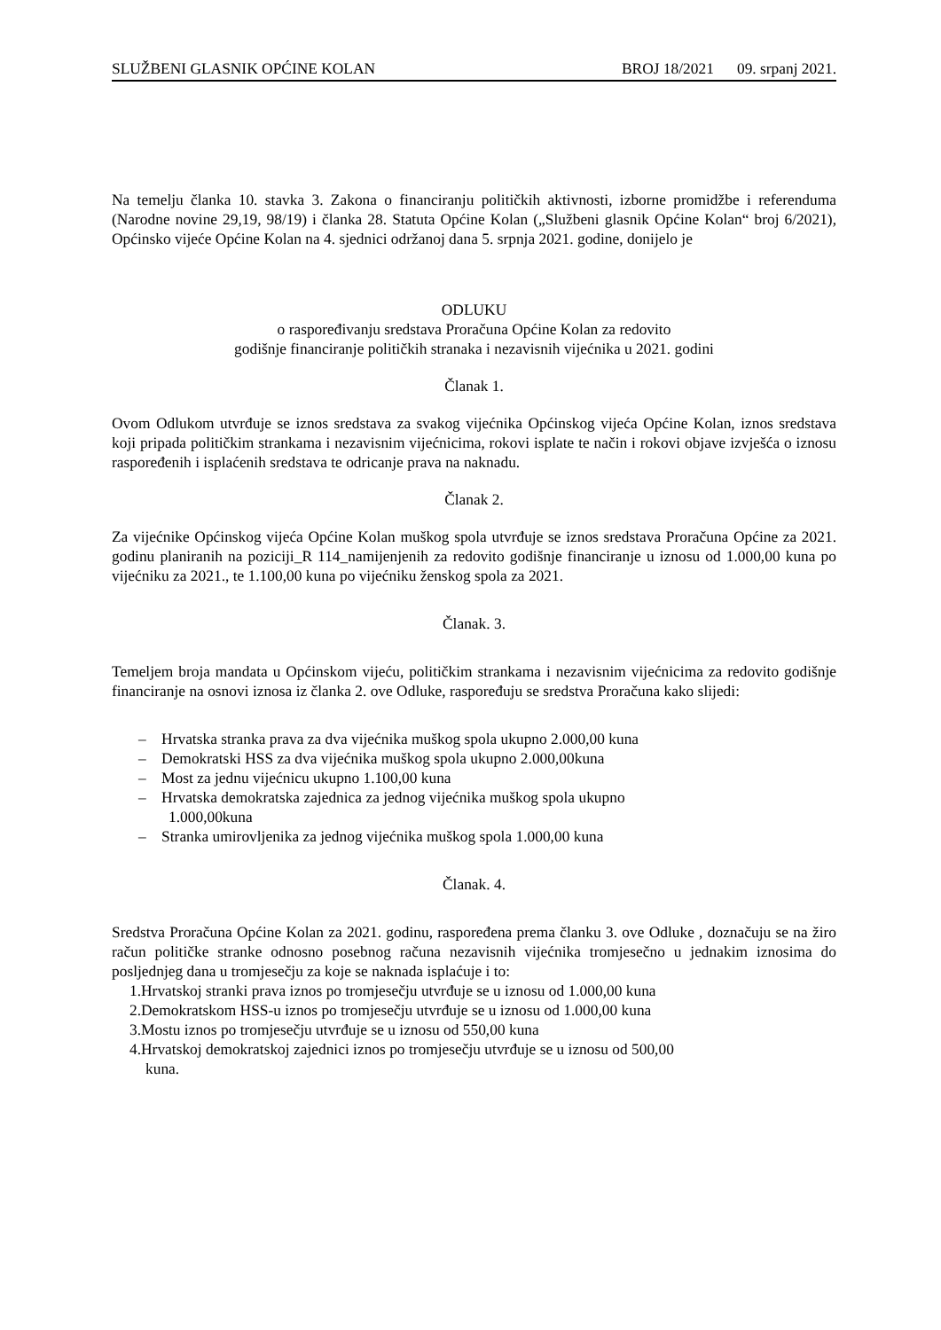SLUŽBENI GLASNIK OPĆINE KOLAN BROJ 18/2021 09. srpanj 2021.
Na temelju članka 10. stavka 3. Zakona o financiranju političkih aktivnosti, izborne promidžbe i referenduma (Narodne novine 29,19, 98/19) i članka 28. Statuta Općine Kolan („Službeni glasnik Općine Kolan“ broj 6/2021), Općinsko vijeće Općine Kolan na 4. sjednici održanoj dana 5. srpnja 2021. godine, donijelo je
ODLUKU
o raspoređivanju sredstava Proračuna Općine Kolan za redovito
godišnje financiranje političkih stranaka i nezavisnih vijećnika u 2021. godini
Članak 1.
Ovom Odlukom utvrđuje se iznos sredstava za svakog vijećnika Općinskog vijeća Općine Kolan, iznos sredstava koji pripada političkim strankama i nezavisnim vijećnicima, rokovi isplate te način i rokovi objave izvješća o iznosu raspoređenih i isplaćenih sredstava te odricanje prava na naknadu.
Članak 2.
Za vijećnike Općinskog vijeća Općine Kolan muškog spola utvrđuje se iznos sredstava Proračuna Općine za 2021. godinu planiranih na poziciji_R 114_namijenjenih za redovito godišnje financiranje u iznosu od 1.000,00 kuna po vijećniku za 2021., te 1.100,00 kuna po vijećniku ženskog spola za 2021.
Članak. 3.
Temeljem broja mandata u Općinskom vijeću, političkim strankama i nezavisnim vijećnicima za redovito godišnje financiranje na osnovi iznosa iz članka 2. ove Odluke, raspoređuju se sredstva Proračuna kako slijedi:
– Hrvatska stranka prava za dva vijećnika muškog spola ukupno 2.000,00 kuna
– Demokratski HSS za dva vijećnika muškog spola ukupno 2.000,00kuna
– Most za jednu vijećnicu ukupno 1.100,00 kuna
– Hrvatska demokratska zajednica za jednog vijećnika muškog spola ukupno
1.000,00kuna
– Stranka umirovljenika za jednog vijećnika muškog spola 1.000,00 kuna
Članak. 4.
Sredstva Proračuna Općine Kolan za 2021. godinu, raspoređena prema članku 3. ove Odluke , doznačuju se na žiro račun političke stranke odnosno posebnog računa nezavisnih vijećnika tromjesečno u jednakim iznosima do posljednjeg dana u tromjesečju za koje se naknada isplaćuje i to:
1.Hrvatskoj stranki prava iznos po tromjesečju utvrđuje se u iznosu od 1.000,00 kuna
2.Demokratskom HSS-u iznos po tromjesečju utvrđuje se u iznosu od 1.000,00 kuna
3.Mostu iznos po tromjesečju utvrđuje se u iznosu od 550,00 kuna
4.Hrvatskoj demokratskoj zajednici iznos po tromjesečju utvrđuje se u iznosu od 500,00
kuna.